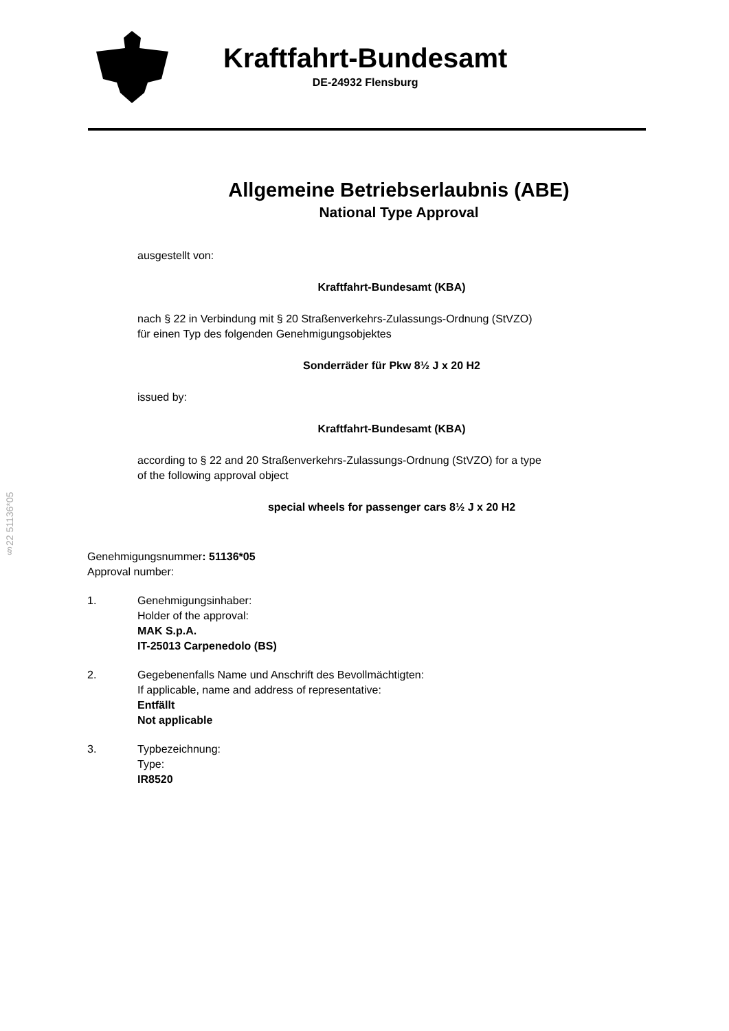Kraftfahrt-Bundesamt
DE-24932 Flensburg
§22 51136*05
Allgemeine Betriebserlaubnis (ABE)
National Type Approval
ausgestellt von:
Kraftfahrt-Bundesamt (KBA)
nach § 22 in Verbindung mit § 20 Straßenverkehrs-Zulassungs-Ordnung (StVZO)
für einen Typ des folgenden Genehmigungsobjektes
Sonderräder für Pkw 8½ J x 20 H2
issued by:
Kraftfahrt-Bundesamt (KBA)
according to § 22 and 20 Straßenverkehrs-Zulassungs-Ordnung (StVZO) for a type
of the following approval object
special wheels for passenger cars 8½ J x 20 H2
Genehmigungsnummer: 51136*05
Approval number:
1. Genehmigungsinhaber:
Holder of the approval:
MAK S.p.A.
IT-25013 Carpenedolo (BS)
2. Gegebenenfalls Name und Anschrift des Bevollmächtigten:
If applicable, name and address of representative:
Entfällt
Not applicable
3. Typbezeichnung:
Type:
IR8520